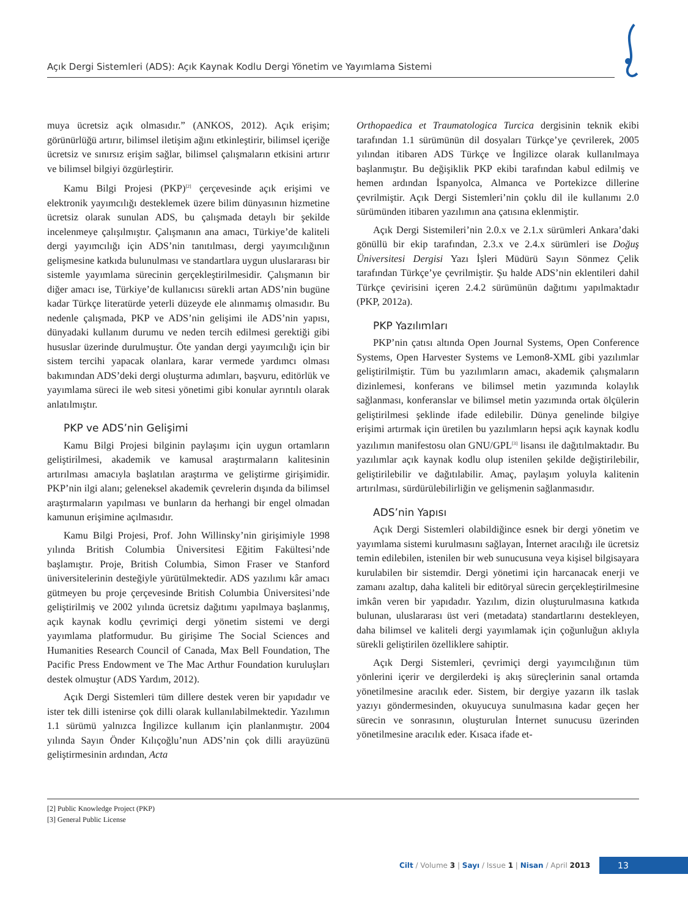Açık Dergi Sistemleri (ADS): Açık Kaynak Kodlu Dergi Yönetim ve Yayımlama Sistemi
muya ücretsiz açık olmasıdır.” (ANKOS, 2012). Açık erişim; görünürlüğü artırır, bilimsel iletişim ağını etkinleştirir, bilimsel içeriğe ücretsiz ve sınırsız erişim sağlar, bilimsel çalışmaların etkisini artırır ve bilimsel bilgiyi özgürleştirir.
Kamu Bilgi Projesi (PKP)<sup>[2]</sup> çerçevesinde açık erişimi ve elektronik yayımcılığı desteklemek üzere bilim dünyasının hizmetine ücretsiz olarak sunulan ADS, bu çalışmada detaylı bir şekilde incelenmeye çalışılmıştır. Çalışmanın ana amacı, Türkiye’de kaliteli dergi yayımcılığı için ADS’nin tanıtılması, dergi yayımcılığının gelişmesine katkıda bulunulması ve standartlara uygun uluslararası bir sistemle yayımlama sürecinin gerçekleştirilmesidir. Çalışmanın bir diğer amacı ise, Türkiye’de kullanıcısı sürekli artan ADS’nin bugüne kadar Türkçe literatürde yeterli düzeyde ele alınmamış olmasıdır. Bu nedenle çalışmada, PKP ve ADS’nin gelişimi ile ADS’nin yapısı, dünyadaki kullanım durumu ve neden tercih edilmesi gerektiği gibi hususlar üzerinde durulmuştur. Öte yandan dergi yayımcılığı için bir sistem tercihi yapacak olanlara, karar vermede yardımcı olması bakımından ADS’deki dergi oluşturma adımları, başvuru, editörlük ve yayımlama süreci ile web sitesi yönetimi gibi konular ayrıntılı olarak anlatılmıştır.
PKP ve ADS’nin Gelişimi
Kamu Bilgi Projesi bilginin paylaşımı için uygun ortamların geliştirilmesi, akademik ve kamusal araştırmaların kalitesinin artırılması amacıyla başlatılan araştırma ve geliştirme girişimidir. PKP’nin ilgi alanı; geleneksel akademik çevrelerin dışında da bilimsel araştırmaların yapılması ve bunların da herhangi bir engel olmadan kamunun erişimine açılmasıdır.
Kamu Bilgi Projesi, Prof. John Willinsky’nin girişimiyle 1998 yılında British Columbia Üniversitesi Eğitim Fakültesi’nde başlamıştır. Proje, British Columbia, Simon Fraser ve Stanford üniversitelerinin desteğiyle yürütülmektedir. ADS yazılımı kâr amacı gütmeyen bu proje çerçevesinde British Columbia Üniversitesi’nde geliştirilmiş ve 2002 yılında ücretsiz dağıtımı yapılmaya başlanmış, açık kaynak kodlu çevrimiçi dergi yönetim sistemi ve dergi yayımlama platformudur. Bu girişime The Social Sciences and Humanities Research Council of Canada, Max Bell Foundation, The Pacific Press Endowment ve The Mac Arthur Foundation kuruluşları destek olmuştur (ADS Yardım, 2012).
Açık Dergi Sistemleri tüm dillere destek veren bir yapıdadır ve ister tek dilli istenirse çok dilli olarak kullanılabilmektedir. Yazılımın 1.1 sürümü yalnızca İngilizce kullanım için planlanmıştır. 2004 yılında Sayın Önder Kılıçoğlu’nun ADS’nin çok dilli arayüzünü geliştirmesinin ardından, Acta
Orthopaedica et Traumatologica Turcica dergisinin teknik ekibi tarafından 1.1 sürümünün dil dosyaları Türkçe’ye çevrilerek, 2005 yılından itibaren ADS Türkçe ve İngilizce olarak kullanılmaya başlanmıştır. Bu değişiklik PKP ekibi tarafından kabul edilmiş ve hemen ardından İspanyolca, Almanca ve Portekizce dillerine çevrilmiştir. Açık Dergi Sistemleri’nin çoklu dil ile kullanımı 2.0 sürümünden itibaren yazılımın ana çatısına eklenmiştir.
Açık Dergi Sistemileri’nin 2.0.x ve 2.1.x sürümleri Ankara’daki gönüllü bir ekip tarafından, 2.3.x ve 2.4.x sürümleri ise Doğuş Üniversitesi Dergisi Yazı İşleri Müdürü Sayın Sönmez Çelik tarafından Türkçe’ye çevrilmiştir. Şu halde ADS’nin eklentileri dahil Türkçe çevirisini içeren 2.4.2 sürümünün dağıtımı yapılmaktadır (PKP, 2012a).
PKP Yazılımları
PKP’nin çatısı altında Open Journal Systems, Open Conference Systems, Open Harvester Systems ve Lemon8-XML gibi yazılımlar geliştirilmiştir. Tüm bu yazılımların amacı, akademik çalışmaların dizinlemesi, konferans ve bilimsel metin yazımında kolaylık sağlanması, konferanslar ve bilimsel metin yazımında ortak ölçülerin geliştirilmesi şeklinde ifade edilebilir. Dünya genelinde bilgiye erişimi artırmak için üretilen bu yazılımların hepsi açık kaynak kodlu yazılımın manifestosu olan GNU/GPL<sup>[3]</sup> lisansı ile dağıtılmaktadır. Bu yazılımlar açık kaynak kodlu olup istenilen şekilde değiştirilebilir, geliştirilebilir ve dağıtılabilir. Amaç, paylaşım yoluyla kalitenin artırılması, sürdürülebilirliğin ve gelişmenin sağlanmasıdır.
ADS’nin Yapısı
Açık Dergi Sistemleri olabildiğince esnek bir dergi yönetim ve yayımlama sistemi kurulmasını sağlayan, İnternet aracılığı ile ücretsiz temin edilebilen, istenilen bir web sunucusuna veya kişisel bilgisayara kurulabilen bir sistemdir. Dergi yönetimi için harcanacak enerji ve zamanı azaltıp, daha kaliteli bir editöryal sürecin gerçekleştirilmesine imkân veren bir yapıdadır. Yazılım, dizin oluşturulmasına katkıda bulunan, uluslararası üst veri (metadata) standartlarını destekleyen, daha bilimsel ve kaliteli dergi yayımlamak için çoğunluğun aklıyla sürekli geliştirilen özelliklere sahiptir.
Açık Dergi Sistemleri, çevrimiçi dergi yayımcılığının tüm yönlerini içerir ve dergilerdeki iş akış süreçlerinin sanal ortamda yönetilmesine aracılık eder. Sistem, bir dergiye yazarın ilk taslak yazıyı göndermesinden, okuyucuya sunulmasına kadar geçen her sürecin ve sonrasının, oluşturulan İnternet sunucusu üzerinden yönetilmesine aracılık eder. Kısaca ifade et-
[2] Public Knowledge Project (PKP)
[3] General Public License
Cilt / Volume 3 | Sayı / Issue 1 | Nisan / April 2013
13